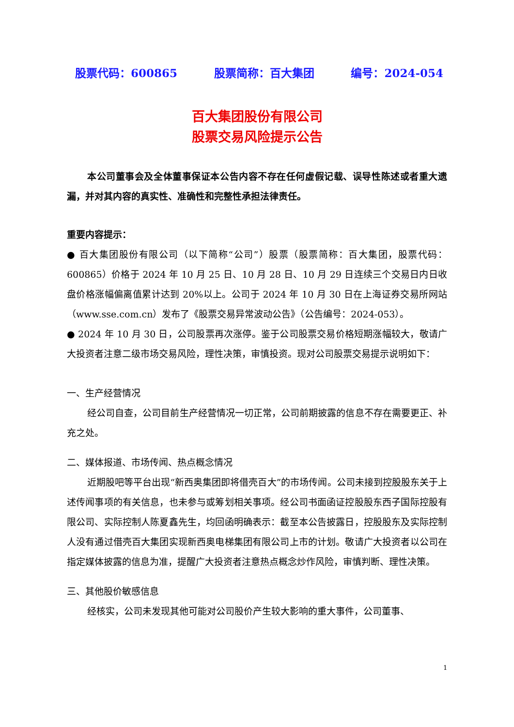股票代码：600865 股票简称：百大集团 编号：2024-054
百大集团股份有限公司
股票交易风险提示公告
本公司董事会及全体董事保证本公告内容不存在任何虚假记载、误导性陈述或者重大遗漏，并对其内容的真实性、准确性和完整性承担法律责任。
重要内容提示：
● 百大集团股份有限公司（以下简称“公司”）股票（股票简称：百大集团，股票代码：600865）价格于 2024 年 10 月 25 日、10 月 28 日、10 月 29 日连续三个交易日内日收盘价格涨幅偏离值累计达到 20%以上。公司于 2024 年 10 月 30 日在上海证券交易所网站（www.sse.com.cn）发布了《股票交易异常波动公告》（公告编号：2024-053）。
● 2024 年 10 月 30 日，公司股票再次涨停。鉴于公司股票交易价格短期涨幅较大，敬请广大投资者注意二级市场交易风险，理性决策，审慎投资。现对公司股票交易提示说明如下：
一、生产经营情况
经公司自查，公司目前生产经营情况一切正常，公司前期披露的信息不存在需要更正、补充之处。
二、媒体报道、市场传闻、热点概念情况
近期股吧等平台出现“新西奥集团即将借壳百大”的市场传闻。公司未接到控股股东关于上述传闻事项的有关信息，也未参与或筹划相关事项。经公司书面函证控股股东西子国际控股有限公司、实际控制人陈夏鑫先生，均回函明确表示：截至本公告披露日，控股股东及实际控制人没有通过借壳百大集团实现新西奥电梯集团有限公司上市的计划。敬请广大投资者以公司在指定媒体披露的信息为准，提醒广大投资者注意热点概念炒作风险，审慎判断、理性决策。
三、其他股价敏感信息
经核实，公司未发现其他可能对公司股价产生较大影响的重大事件，公司董事、
1